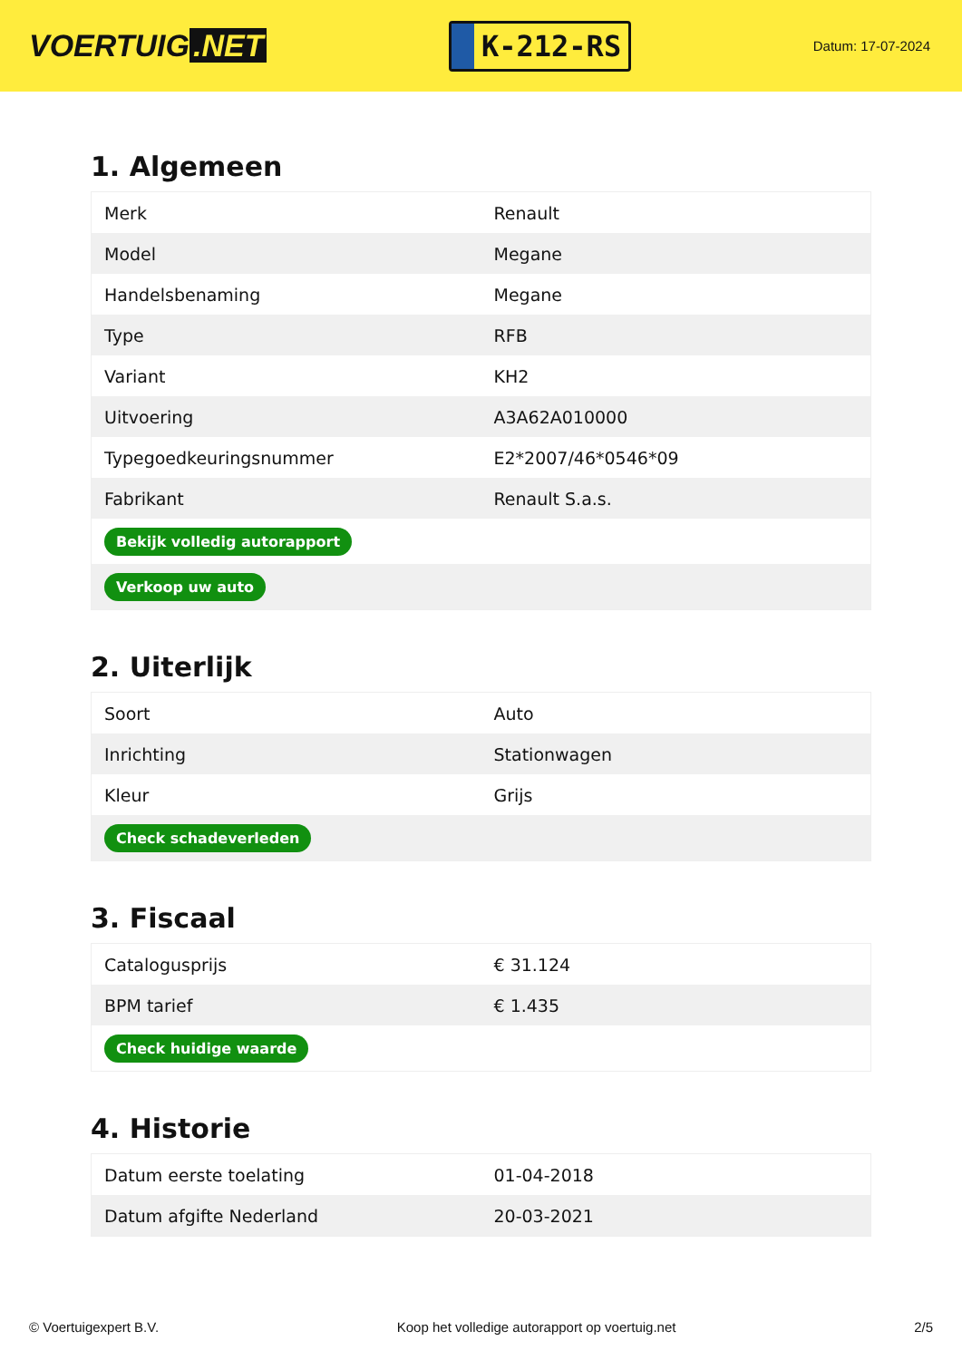VOERTUIG.NET
K-212-RS
Datum: 17-07-2024
1. Algemeen
| Merk | Renault |
| Model | Megane |
| Handelsbenaming | Megane |
| Type | RFB |
| Variant | KH2 |
| Uitvoering | A3A62A010000 |
| Typegoedkeuringsnummer | E2*2007/46*0546*09 |
| Fabrikant | Renault S.a.s. |
| Bekijk volledig autorapport | |
| Verkoop uw auto | |
2. Uiterlijk
| Soort | Auto |
| Inrichting | Stationwagen |
| Kleur | Grijs |
| Check schadeverleden | |
3. Fiscaal
| Catalogusprijs | € 31.124 |
| BPM tarief | € 1.435 |
| Check huidige waarde | |
4. Historie
| Datum eerste toelating | 01-04-2018 |
| Datum afgifte Nederland | 20-03-2021 |
© Voertuigexpert B.V. Koop het volledige autorapport op voertuig.net 2/5